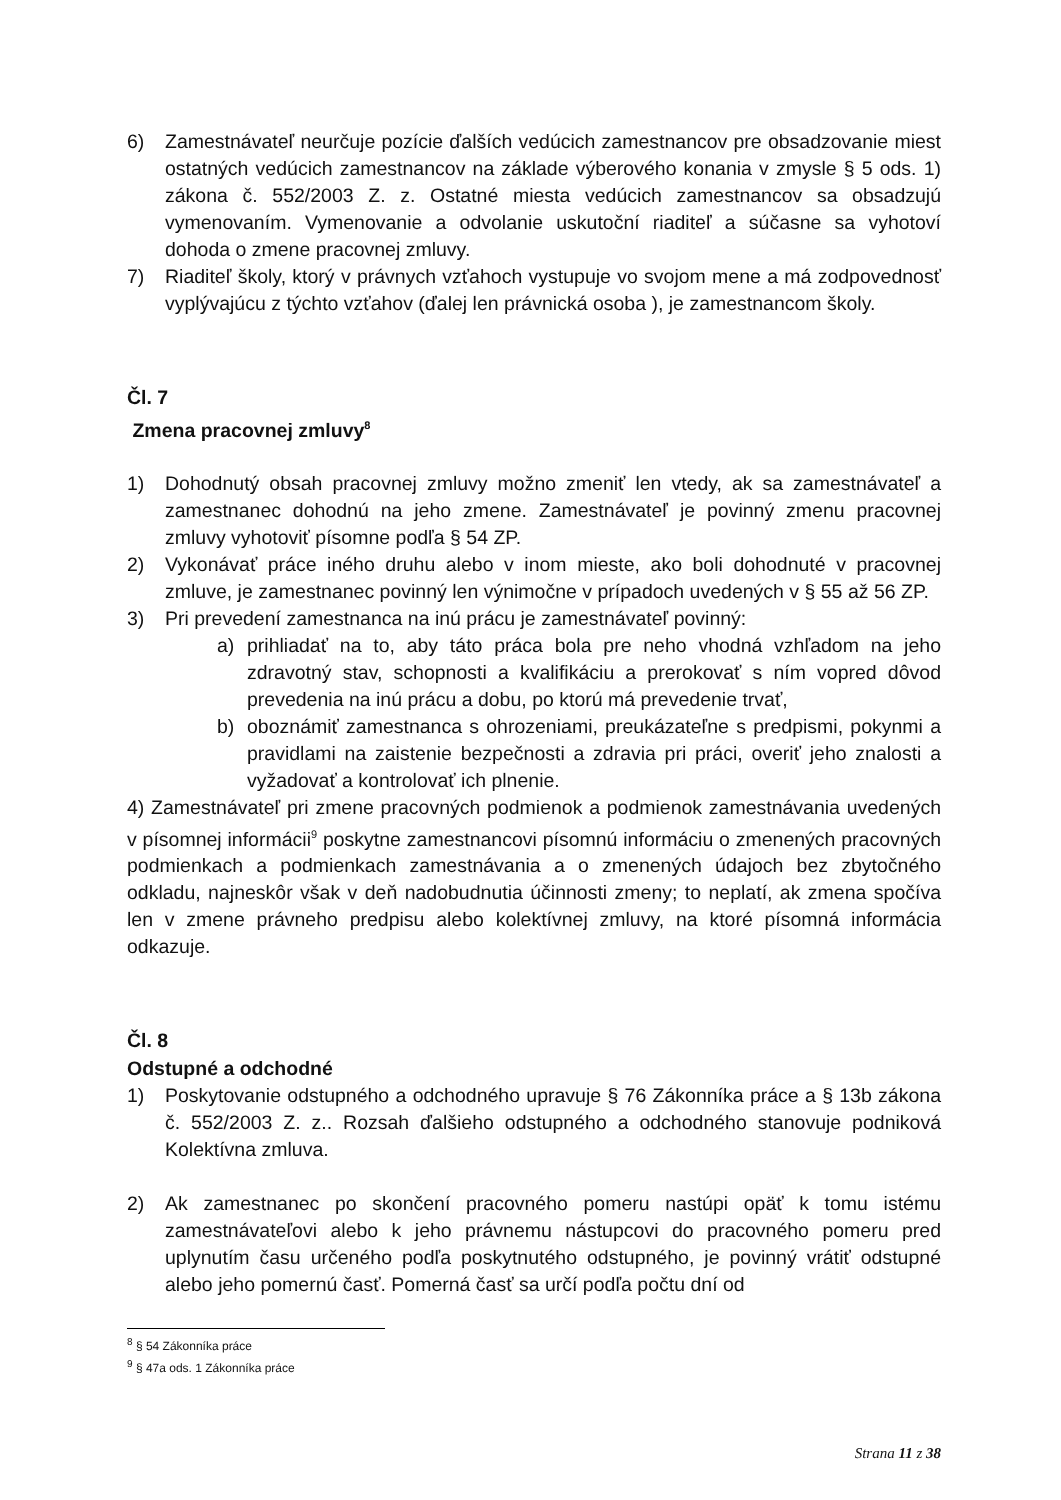6) Zamestnávateľ neurčuje pozície ďalších vedúcich zamestnancov pre obsadzovanie miest ostatných vedúcich zamestnancov na základe výberového konania v zmysle § 5 ods. 1) zákona č. 552/2003 Z. z. Ostatné miesta vedúcich zamestnancov sa obsadzujú vymenovaním. Vymenovanie a odvolanie uskutoční riaditeľ a súčasne sa vyhotoví dohoda o zmene pracovnej zmluvy.
7) Riaditeľ školy, ktorý v právnych vzťahoch vystupuje vo svojom mene a má zodpovednosť vyplývajúcu z týchto vzťahov (ďalej len právnická osoba ), je zamestnancom školy.
Čl. 7
Zmena pracovnej zmluvy<sup>8</sup>
1) Dohodnutý obsah pracovnej zmluvy možno zmeniť len vtedy, ak sa zamestnávateľ a zamestnanec dohodnú na jeho zmene. Zamestnávateľ je povinný zmenu pracovnej zmluvy vyhotoviť písomne podľa § 54 ZP.
2) Vykonávať práce iného druhu alebo v inom mieste, ako boli dohodnuté v pracovnej zmluve, je zamestnanec povinný len výnimočne v prípadoch uvedených v § 55 až 56 ZP.
3) Pri prevedení zamestnanca na inú prácu je zamestnávateľ povinný:
a) prihliadať na to, aby táto práca bola pre neho vhodná vzhľadom na jeho zdravotný stav, schopnosti a kvalifikáciu a prerokovať s ním vopred dôvod prevedenia na inú prácu a dobu, po ktorú má prevedenie trvať,
b) oboznámiť zamestnanca s ohrozeniami, preukázateľne s predpismi, pokynmi a pravidlami na zaistenie bezpečnosti a zdravia pri práci, overiť jeho znalosti a vyžadovať a kontrolovať ich plnenie.
4) Zamestnávateľ pri zmene pracovných podmienok a podmienok zamestnávania uvedených v písomnej informácii<sup>9</sup> poskytne zamestnancovi písomnú informáciu o zmenených pracovných podmienkach a podmienkach zamestnávania a o zmenených údajoch bez zbytočného odkladu, najneskôr však v deň nadobudnutia účinnosti zmeny; to neplatí, ak zmena spočíva len v zmene právneho predpisu alebo kolektívnej zmluvy, na ktoré písomná informácia odkazuje.
Čl. 8
Odstupné a odchodné
1) Poskytovanie odstupného a odchodného upravuje § 76 Zákonníka práce a § 13b zákona č. 552/2003 Z. z.. Rozsah ďalšieho odstupného a odchodného stanovuje podniková Kolektívna zmluva.
2) Ak zamestnanec po skončení pracovného pomeru nastúpi opäť k tomu istému zamestnávateľovi alebo k jeho právnemu nástupcovi do pracovného pomeru pred uplynutím času určeného podľa poskytnutého odstupného, je povinný vrátiť odstupné alebo jeho pomernú časť. Pomerná časť sa určí podľa počtu dní od
<sup>8</sup> § 54 Zákonníka práce
<sup>9</sup> § 47a ods. 1 Zákonníka práce
Strana 11 z 38